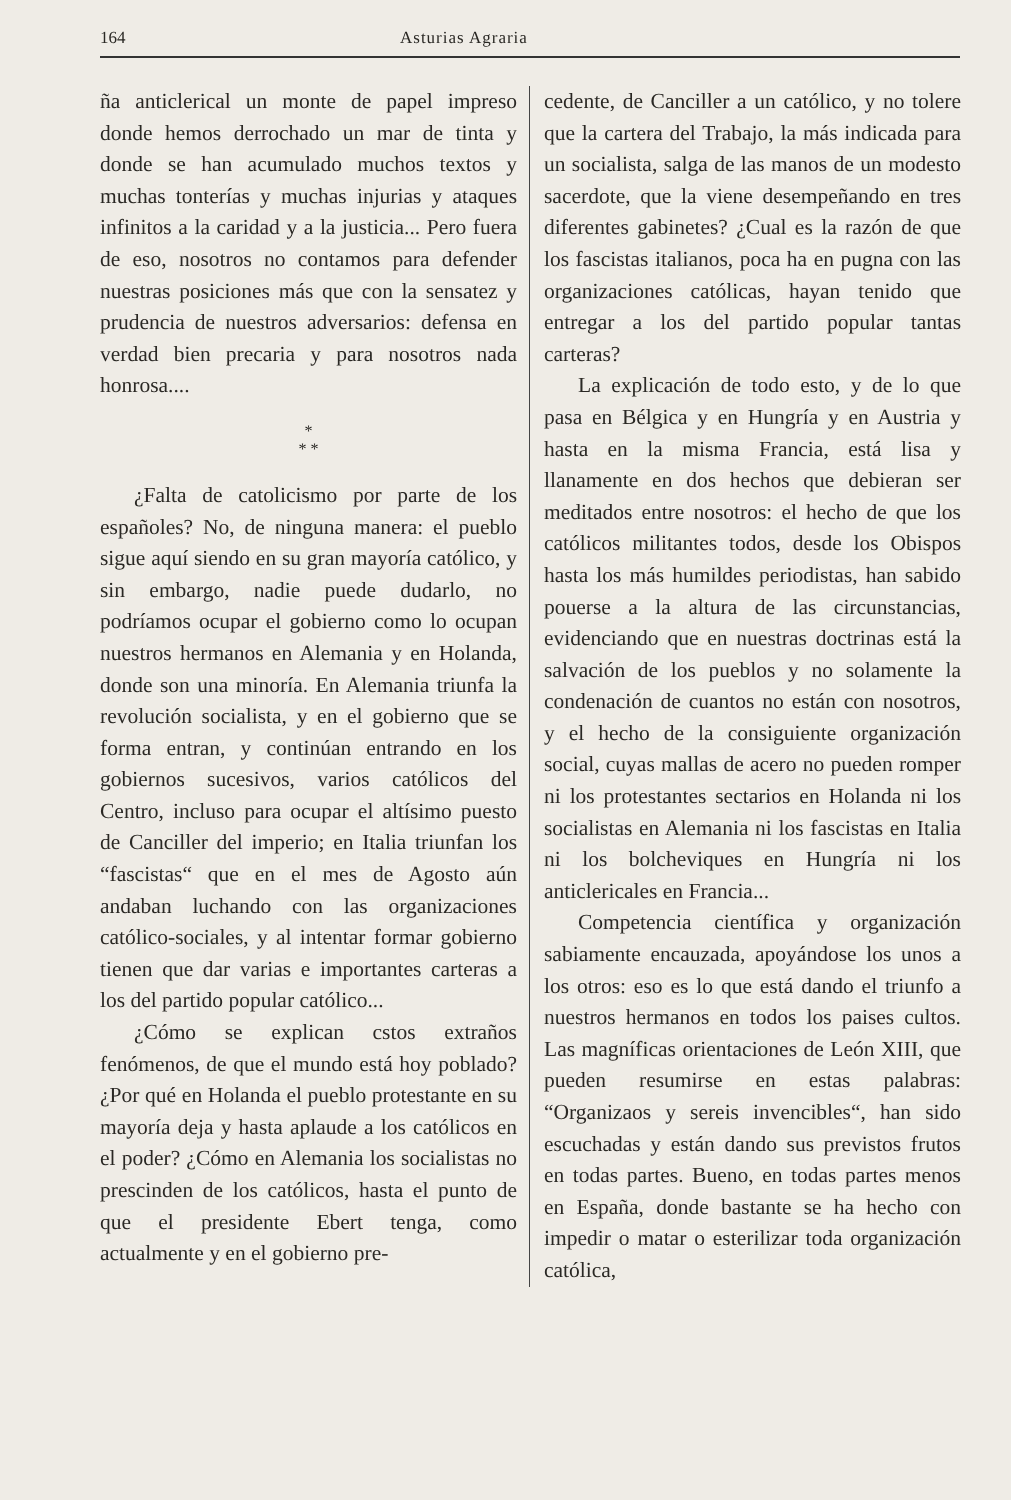164 Asturias Agraria
ña anticlerical un monte de papel impreso donde hemos derrochado un mar de tinta y donde se han acumulado muchos textos y muchas tonterías y muchas injurias y ataques infinitos a la caridad y a la justicia... Pero fuera de eso, nosotros no contamos para defender nuestras posiciones más que con la sensatez y prudencia de nuestros adversarios: defensa en verdad bien precaria y para nosotros nada honrosa....
*
* *
¿Falta de catolicismo por parte de los españoles? No, de ninguna manera: el pueblo sigue aquí siendo en su gran mayoría católico, y sin embargo, nadie puede dudarlo, no podríamos ocupar el gobierno como lo ocupan nuestros hermanos en Alemania y en Holanda, donde son una minoría. En Alemania triunfa la revolución socialista, y en el gobierno que se forma entran, y continúan entrando en los gobiernos sucesivos, varios católicos del Centro, incluso para ocupar el altísimo puesto de Canciller del imperio; en Italia triunfan los “fascistas“ que en el mes de Agosto aún andaban luchando con las organizaciones católico-sociales, y al intentar formar gobierno tienen que dar varias e importantes carteras a los del partido popular católico...
¿Cómo se explican cstos extraños fenómenos, de que el mundo está hoy poblado? ¿Por qué en Holanda el pueblo protestante en su mayoría deja y hasta aplaude a los católicos en el poder? ¿Cómo en Alemania los socialistas no prescinden de los católicos, hasta el punto de que el presidente Ebert tenga, como actualmente y en el gobierno pre-
cedente, de Canciller a un católico, y no tolere que la cartera del Trabajo, la más indicada para un socialista, salga de las manos de un modesto sacerdote, que la viene desempeñando en tres diferentes gabinetes? ¿Cual es la razón de que los fascistas italianos, poca ha en pugna con las organizaciones católicas, hayan tenido que entregar a los del partido popular tantas carteras?
La explicación de todo esto, y de lo que pasa en Bélgica y en Hungría y en Austria y hasta en la misma Francia, está lisa y llanamente en dos hechos que debieran ser meditados entre nosotros: el hecho de que los católicos militantes todos, desde los Obispos hasta los más humildes periodistas, han sabido pouerse a la altura de las circunstancias, evidenciando que en nuestras doctrinas está la salvación de los pueblos y no solamente la condenación de cuantos no están con nosotros, y el hecho de la consiguiente organización social, cuyas mallas de acero no pueden romper ni los protestantes sectarios en Holanda ni los socialistas en Alemania ni los fascistas en Italia ni los bolcheviques en Hungría ni los anticlericales en Francia...
Competencia científica y organización sabiamente encauzada, apoyándose los unos a los otros: eso es lo que está dando el triunfo a nuestros hermanos en todos los paises cultos. Las magníficas orientaciones de León XIII, que pueden resumirse en estas palabras: “Organizaos y sereis invencibles“, han sido escuchadas y están dando sus previstos frutos en todas partes. Bueno, en todas partes menos en España, donde bastante se ha hecho con impedir o matar o esterilizar toda organización católica,